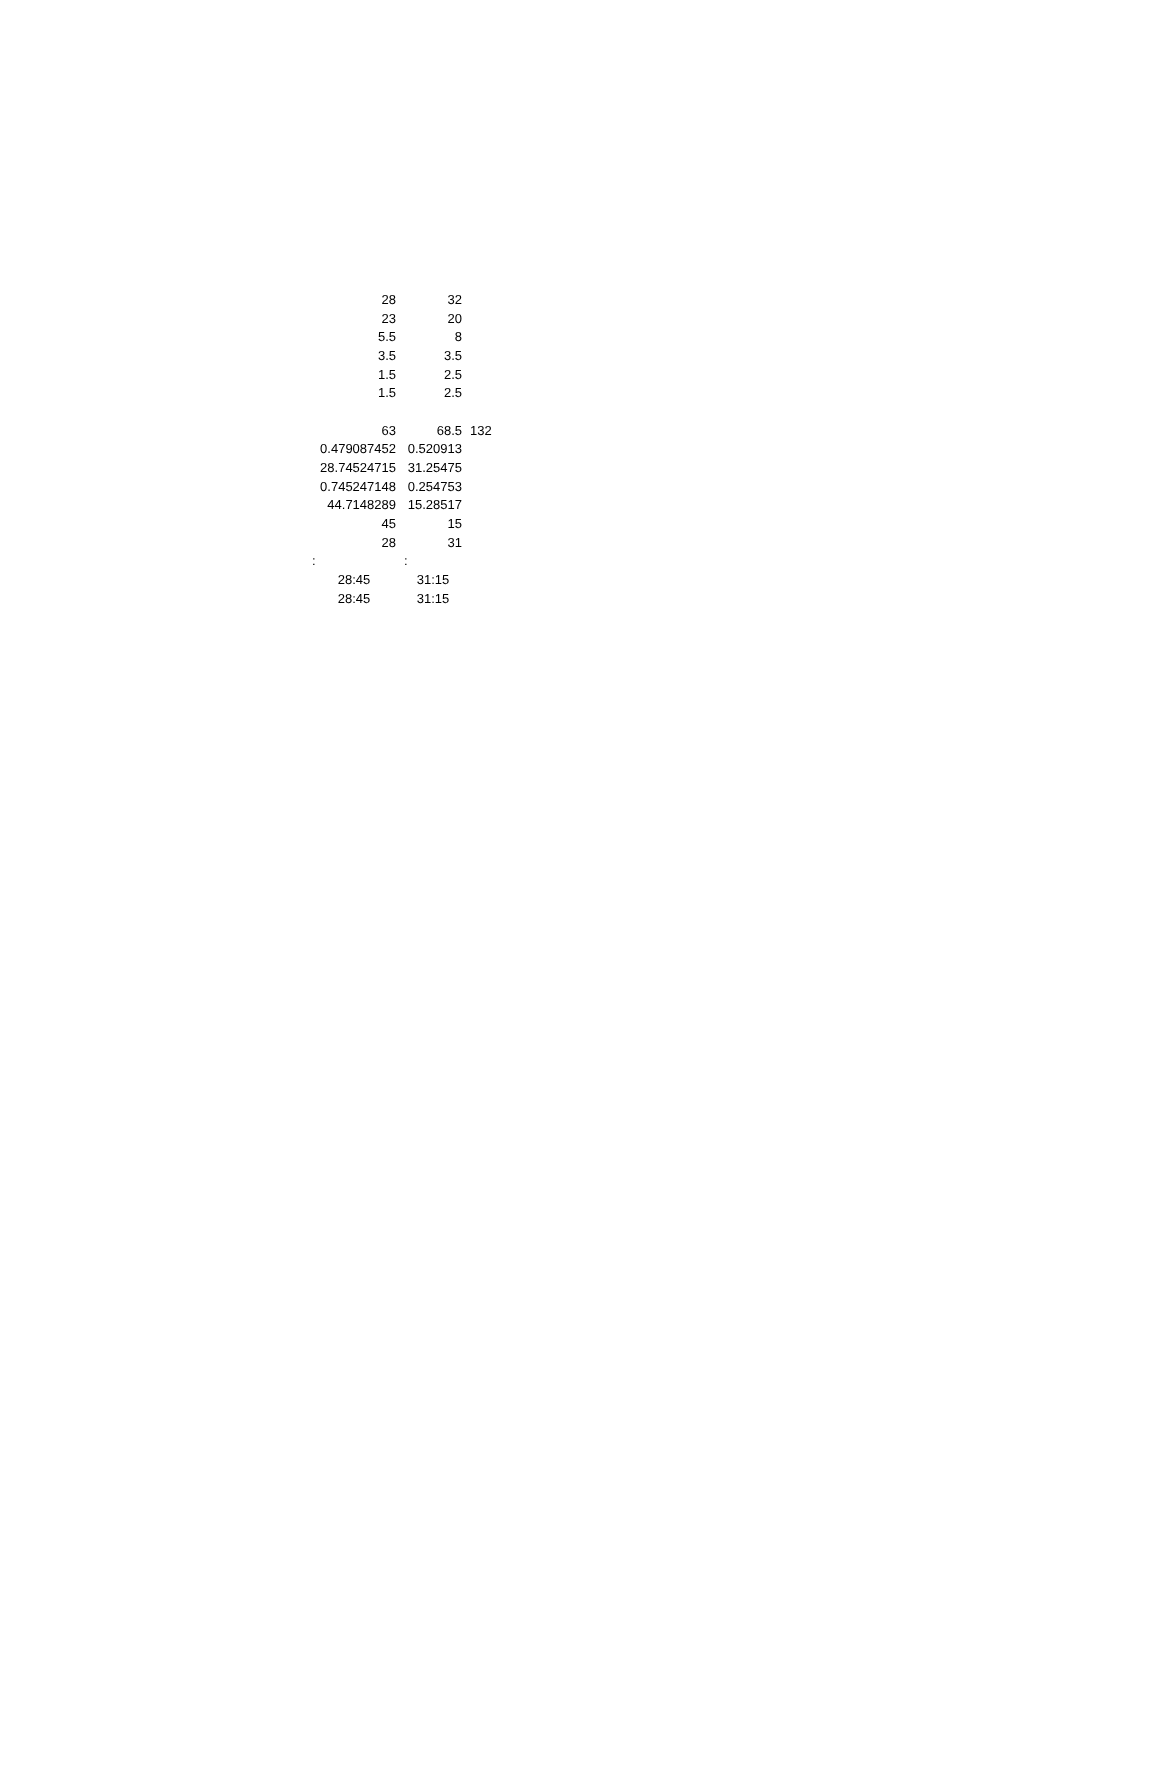| 28 | 32 | |
| 23 | 20 | |
| 5.5 | 8 | |
| 3.5 | 3.5 | |
| 1.5 | 2.5 | |
| 1.5 | 2.5 | |
| 63 | 68.5 | 132 |
| 0.479087452 | 0.520913 | |
| 28.74524715 | 31.25475 | |
| 0.745247148 | 0.254753 | |
| 44.7148289 | 15.28517 | |
| 45 | 15 | |
| 28 | 31 | |
| : | : | |
| 28:45 | 31:15 | |
| 28:45 | 31:15 | |